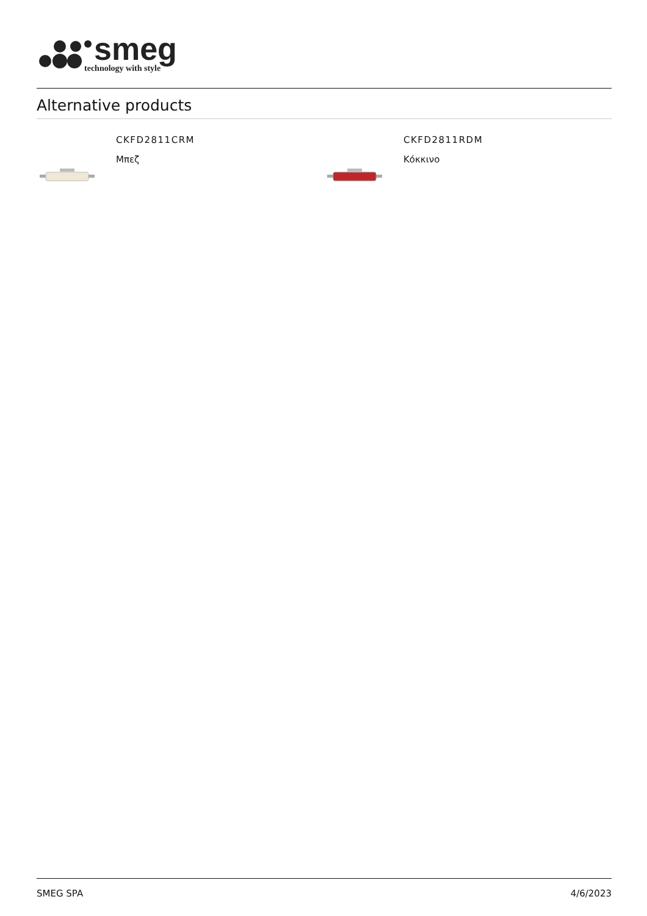smeg
technology with style
Alternative products
CKFD2811CRM
Μπεζ
CKFD2811RDM
Κόκκινο
SMEG SPA 4/6/2023